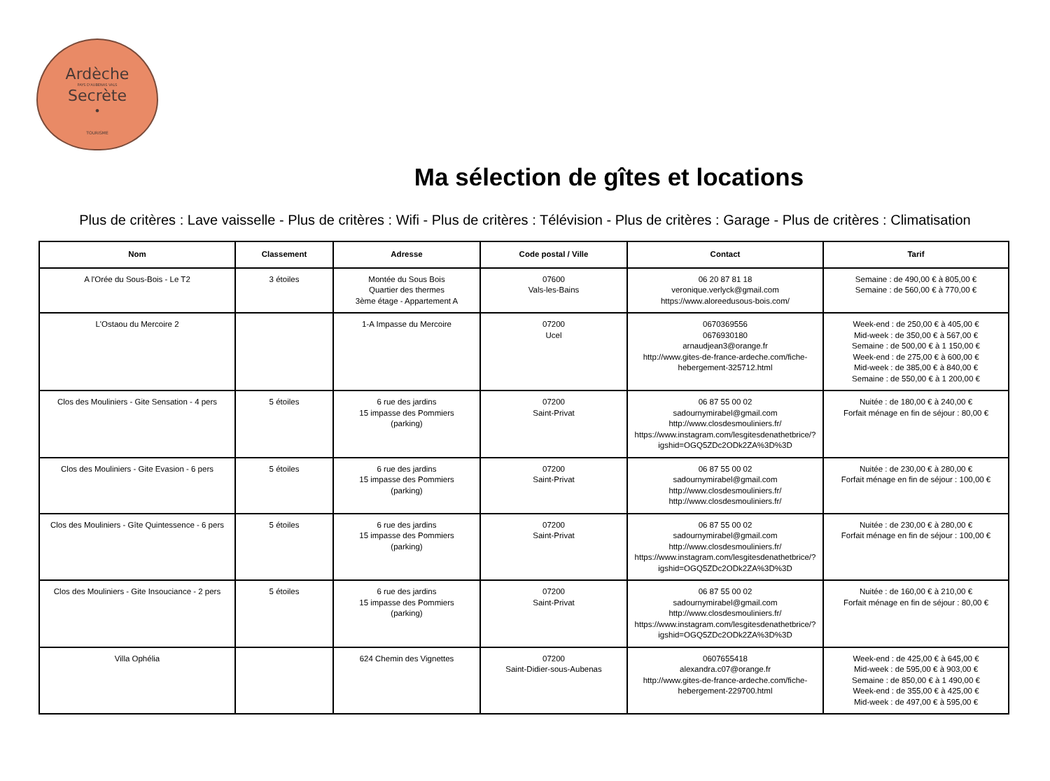Ardèche
PAYS D'AUBENAS VALS
Secrète
•
TOURISME
Ma sélection de gîtes et locations
Plus de critères : Lave vaisselle - Plus de critères : Wifi - Plus de critères : Télévision - Plus de critères : Garage - Plus de critères : Climatisation
| Nom | Classement | Adresse | Code postal / Ville | Contact | Tarif |
| --- | --- | --- | --- | --- | --- |
| A l'Orée du Sous-Bois - Le T2 | 3 étoiles | Montée du Sous Bois Quartier des thermes 3ème étage - Appartement A | 07600 Vals-les-Bains | 06 20 87 81 18 veronique.verlyck@gmail.com https://www.aloreedusous-bois.com/ | Semaine : de 490,00 € à 805,00 € Semaine : de 560,00 € à 770,00 € |
| L'Ostaou du Mercoire 2 | | 1-A Impasse du Mercoire | 07200 Ucel | 0670369556 0676930180 arnaudjean3@orange.fr http://www.gites-de-france-ardeche.com/fiche-hebergement-325712.html | Week-end : de 250,00 € à 405,00 € Mid-week : de 350,00 € à 567,00 € Semaine : de 500,00 € à 1 150,00 € Week-end : de 275,00 € à 600,00 € Mid-week : de 385,00 € à 840,00 € Semaine : de 550,00 € à 1 200,00 € |
| Clos des Mouliniers - Gite Sensation - 4 pers | 5 étoiles | 6 rue des jardins 15 impasse des Pommiers (parking) | 07200 Saint-Privat | 06 87 55 00 02 sadournymirabel@gmail.com http://www.closdesmouliniers.fr/ https://www.instagram.com/lesgitesdenathetbrice/?igshid=OGQ5ZDc2ODk2ZA%3D%3D | Nuitée : de 180,00 € à 240,00 € Forfait ménage en fin de séjour : 80,00 € |
| Clos des Mouliniers - Gite Evasion - 6 pers | 5 étoiles | 6 rue des jardins 15 impasse des Pommiers (parking) | 07200 Saint-Privat | 06 87 55 00 02 sadournymirabel@gmail.com http://www.closdesmouliniers.fr/ http://www.closdesmouliniers.fr/ | Nuitée : de 230,00 € à 280,00 € Forfait ménage en fin de séjour : 100,00 € |
| Clos des Mouliniers - Gîte Quintessence - 6 pers | 5 étoiles | 6 rue des jardins 15 impasse des Pommiers (parking) | 07200 Saint-Privat | 06 87 55 00 02 sadournymirabel@gmail.com http://www.closdesmouliniers.fr/ https://www.instagram.com/lesgitesdenathetbrice/?igshid=OGQ5ZDc2ODk2ZA%3D%3D | Nuitée : de 230,00 € à 280,00 € Forfait ménage en fin de séjour : 100,00 € |
| Clos des Mouliniers - Gite Insouciance - 2 pers | 5 étoiles | 6 rue des jardins 15 impasse des Pommiers (parking) | 07200 Saint-Privat | 06 87 55 00 02 sadournymirabel@gmail.com http://www.closdesmouliniers.fr/ https://www.instagram.com/lesgitesdenathetbrice/?igshid=OGQ5ZDc2ODk2ZA%3D%3D | Nuitée : de 160,00 € à 210,00 € Forfait ménage en fin de séjour : 80,00 € |
| Villa Ophélia | | 624 Chemin des Vignettes | 07200 Saint-Didier-sous-Aubenas | 0607655418 alexandra.c07@orange.fr http://www.gites-de-france-ardeche.com/fiche-hebergement-229700.html | Week-end : de 425,00 € à 645,00 € Mid-week : de 595,00 € à 903,00 € Semaine : de 850,00 € à 1 490,00 € Week-end : de 355,00 € à 425,00 € Mid-week : de 497,00 € à 595,00 € |